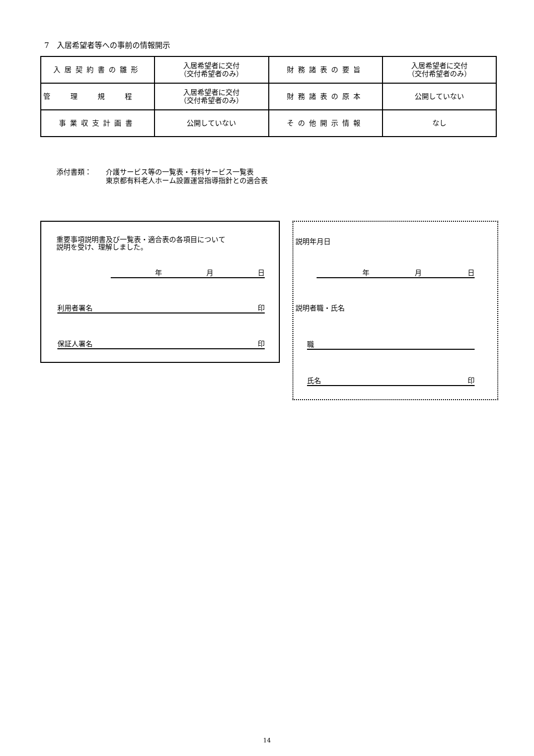7　入居希望者等への事前の情報開示
| 入居契約書の雛形 | 入居希望者に交付 （交付希望者のみ） | 財務諸表の要旨 | 入居希望者に交付 （交付希望者のみ） |
| 管理規程 | 入居希望者に交付 （交付希望者のみ） | 財務諸表の原本 | 公開していない |
| 事業収支計画書 | 公開していない | その他開示情報 | なし |
添付書類： 介護サービス等の一覧表・有料サービス一覧表
東京都有料老人ホーム設置運営指導指針との適合表
重要事項説明書及び一覧表・適合表の各項目について
説明を受け、理解しました。
年月日
利用者署名 印
保証人署名 印
説明年月日
年月日
説明者職・氏名
職
氏名 印
14